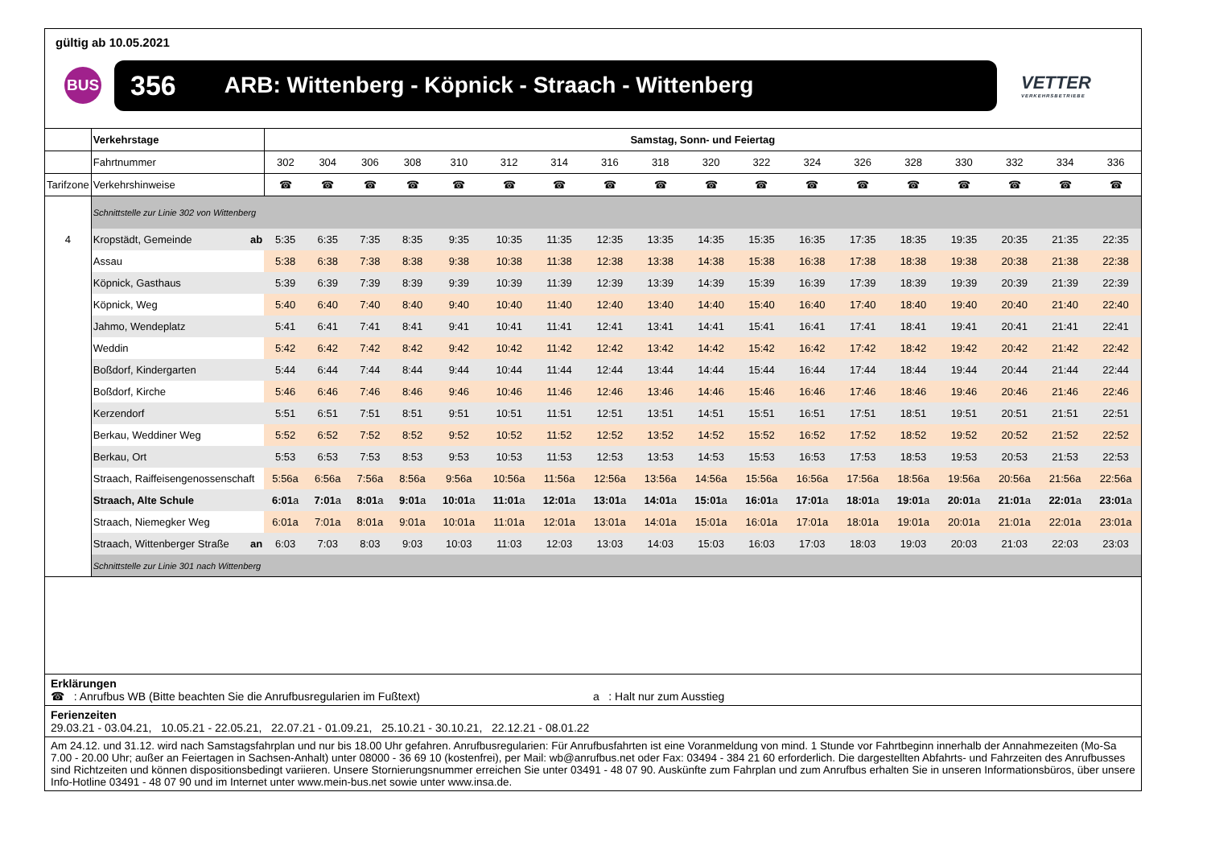gültig ab 10.05.2021
BUS
356 ARB: Wittenberg - Köpnick - Straach - Wittenberg
VETTER
VERKEHRSBETRIEBE
| | Verkehrstage | Samstag, Sonn- und Feiertag | | | | | | | | | | | | | | | | | |
| | Fahrtnummer | 302 | 304 | 306 | 308 | 310 | 312 | 314 | 316 | 318 | 320 | 322 | 324 | 326 | 328 | 330 | 332 | 334 | 336 |
| Tarifzone | Verkehrshinweise | ☎ | ☎ | ☎ | ☎ | ☎ | ☎ | ☎ | ☎ | ☎ | ☎ | ☎ | ☎ | ☎ | ☎ | ☎ | ☎ | ☎ | ☎ |
| | Schnittstelle zur Linie 302 von Wittenberg | | | | | | | | | | | | | | | | | | |
| 4 | Kropstädt, Gemeinde ab | 5:35 | 6:35 | 7:35 | 8:35 | 9:35 | 10:35 | 11:35 | 12:35 | 13:35 | 14:35 | 15:35 | 16:35 | 17:35 | 18:35 | 19:35 | 20:35 | 21:35 | 22:35 |
| | Assau | 5:38 | 6:38 | 7:38 | 8:38 | 9:38 | 10:38 | 11:38 | 12:38 | 13:38 | 14:38 | 15:38 | 16:38 | 17:38 | 18:38 | 19:38 | 20:38 | 21:38 | 22:38 |
| | Köpnick, Gasthaus | 5:39 | 6:39 | 7:39 | 8:39 | 9:39 | 10:39 | 11:39 | 12:39 | 13:39 | 14:39 | 15:39 | 16:39 | 17:39 | 18:39 | 19:39 | 20:39 | 21:39 | 22:39 |
| | Köpnick, Weg | 5:40 | 6:40 | 7:40 | 8:40 | 9:40 | 10:40 | 11:40 | 12:40 | 13:40 | 14:40 | 15:40 | 16:40 | 17:40 | 18:40 | 19:40 | 20:40 | 21:40 | 22:40 |
| | Jahmo, Wendeplatz | 5:41 | 6:41 | 7:41 | 8:41 | 9:41 | 10:41 | 11:41 | 12:41 | 13:41 | 14:41 | 15:41 | 16:41 | 17:41 | 18:41 | 19:41 | 20:41 | 21:41 | 22:41 |
| | Weddin | 5:42 | 6:42 | 7:42 | 8:42 | 9:42 | 10:42 | 11:42 | 12:42 | 13:42 | 14:42 | 15:42 | 16:42 | 17:42 | 18:42 | 19:42 | 20:42 | 21:42 | 22:42 |
| | Boßdorf, Kindergarten | 5:44 | 6:44 | 7:44 | 8:44 | 9:44 | 10:44 | 11:44 | 12:44 | 13:44 | 14:44 | 15:44 | 16:44 | 17:44 | 18:44 | 19:44 | 20:44 | 21:44 | 22:44 |
| | Boßdorf, Kirche | 5:46 | 6:46 | 7:46 | 8:46 | 9:46 | 10:46 | 11:46 | 12:46 | 13:46 | 14:46 | 15:46 | 16:46 | 17:46 | 18:46 | 19:46 | 20:46 | 21:46 | 22:46 |
| | Kerzendorf | 5:51 | 6:51 | 7:51 | 8:51 | 9:51 | 10:51 | 11:51 | 12:51 | 13:51 | 14:51 | 15:51 | 16:51 | 17:51 | 18:51 | 19:51 | 20:51 | 21:51 | 22:51 |
| | Berkau, Weddiner Weg | 5:52 | 6:52 | 7:52 | 8:52 | 9:52 | 10:52 | 11:52 | 12:52 | 13:52 | 14:52 | 15:52 | 16:52 | 17:52 | 18:52 | 19:52 | 20:52 | 21:52 | 22:52 |
| | Berkau, Ort | 5:53 | 6:53 | 7:53 | 8:53 | 9:53 | 10:53 | 11:53 | 12:53 | 13:53 | 14:53 | 15:53 | 16:53 | 17:53 | 18:53 | 19:53 | 20:53 | 21:53 | 22:53 |
| | Straach, Raiffeisengenossenschaft | 5:56a | 6:56a | 7:56a | 8:56a | 9:56a | 10:56a | 11:56a | 12:56a | 13:56a | 14:56a | 15:56a | 16:56a | 17:56a | 18:56a | 19:56a | 20:56a | 21:56a | 22:56a |
| | Straach, Alte Schule | 6:01 a | 7:01 a | 8:01 a | 9:01 a | 10:01 a | 11:01 a | 12:01 a | 13:01 a | 14:01 a | 15:01 a | 16:01 a | 17:01 a | 18:01 a | 19:01 a | 20:01 a | 21:01 a | 22:01 a | 23:01 a |
| | Straach, Niemegker Weg | 6:01a | 7:01a | 8:01a | 9:01a | 10:01a | 11:01a | 12:01a | 13:01a | 14:01a | 15:01a | 16:01a | 17:01a | 18:01a | 19:01a | 20:01a | 21:01a | 22:01a | 23:01a |
| | Straach, Wittenberger Straße an | 6:03 | 7:03 | 8:03 | 9:03 | 10:03 | 11:03 | 12:03 | 13:03 | 14:03 | 15:03 | 16:03 | 17:03 | 18:03 | 19:03 | 20:03 | 21:03 | 22:03 | 23:03 |
| | Schnittstelle zur Linie 301 nach Wittenberg | | | | | | | | | | | | | | | | | | |
Erklärungen
☎ : Anrufbus WB (Bitte beachten Sie die Anrufbusregularien im Fußtext) a : Halt nur zum Ausstieg
Ferienzeiten
29.03.21 - 03.04.21, 10.05.21 - 22.05.21, 22.07.21 - 01.09.21, 25.10.21 - 30.10.21, 22.12.21 - 08.01.22
Am 24.12. und 31.12. wird nach Samstagsfahrplan und nur bis 18.00 Uhr gefahren. Anrufbusregularien: Für Anrufbusfahrten ist eine Voranmeldung von mind. 1 Stunde vor Fahrtbeginn innerhalb der Annahmezeiten (Mo-Sa 7.00 - 20.00 Uhr; außer an Feiertagen in Sachsen-Anhalt) unter 08000 - 36 69 10 (kostenfrei), per Mail: wb@anrufbus.net oder Fax: 03494 - 384 21 60 erforderlich. Die dargestellten Abfahrts- und Fahrzeiten des Anrufbusses sind Richtzeiten und können dispositionsbedingt variieren. Unsere Stornierungsnummer erreichen Sie unter 03491 - 48 07 90. Auskünfte zum Fahrplan und zum Anrufbus erhalten Sie in unseren Informationsbüros, über unsere Info-Hotline 03491 - 48 07 90 und im Internet unter www.mein-bus.net sowie unter www.insa.de.